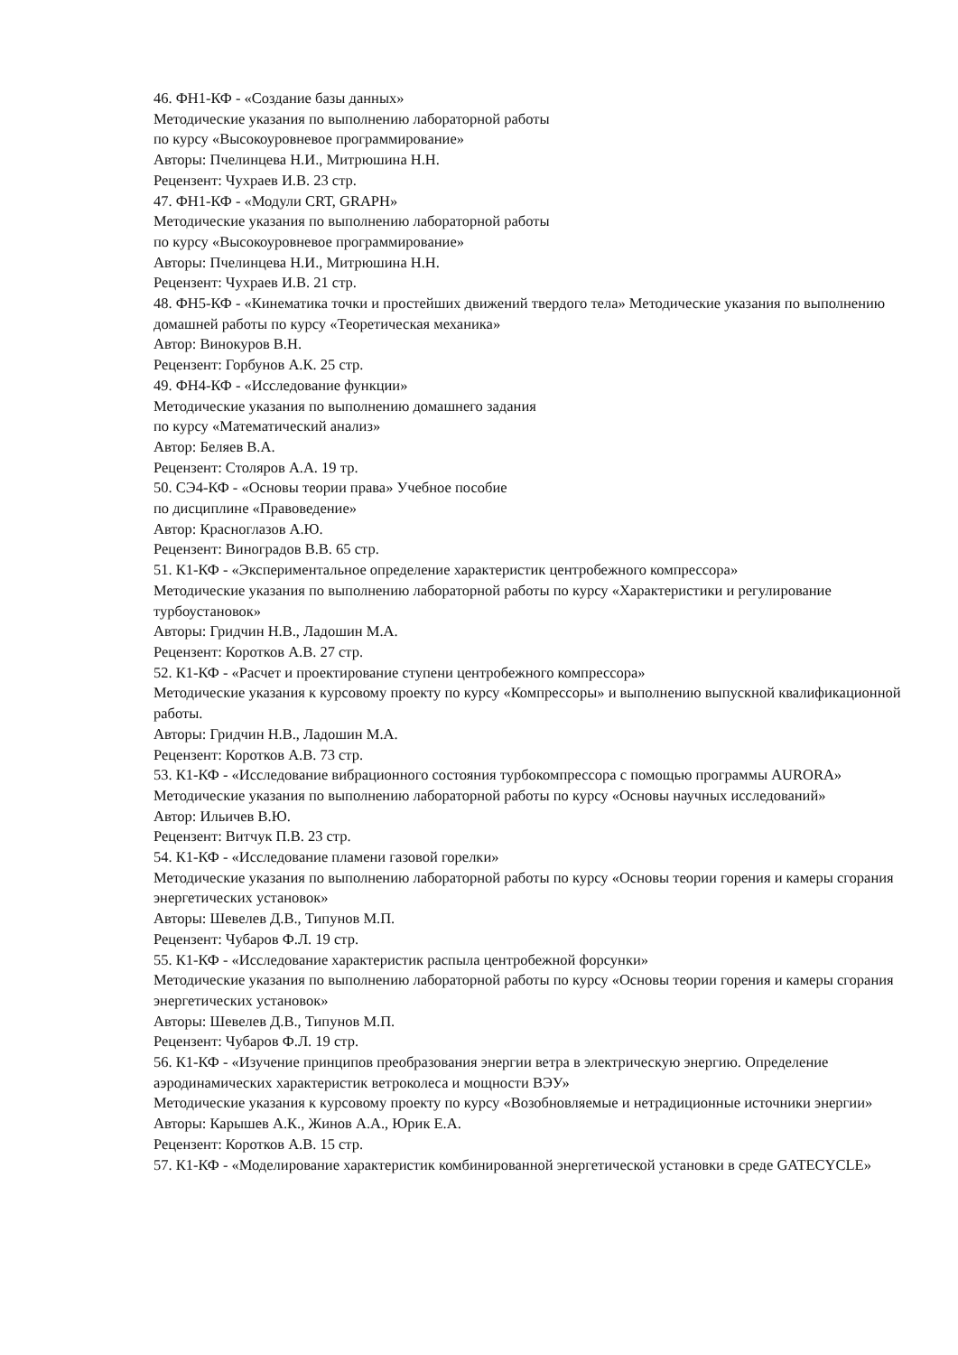46. ФН1-КФ - «Создание базы данных»
Методические указания по выполнению лабораторной работы
по курсу «Высокоуровневое программирование»
Авторы: Пчелинцева Н.И., Митрюшина Н.Н.
Рецензент: Чухраев И.В. 23 стр.
47. ФН1-КФ - «Модули CRT, GRAPH»
Методические указания по выполнению лабораторной работы
по курсу «Высокоуровневое программирование»
Авторы: Пчелинцева Н.И., Митрюшина Н.Н.
Рецензент: Чухраев И.В. 21 стр.
48. ФН5-КФ - «Кинематика точки и простейших движений твердого тела» Методические указания по выполнению домашней работы по курсу «Теоретическая механика»
Автор: Винокуров В.Н.
Рецензент: Горбунов А.К. 25 стр.
49. ФН4-КФ - «Исследование функции»
Методические указания по выполнению домашнего задания
по курсу «Математический анализ»
Автор: Беляев В.А.
Рецензент: Столяров А.А. 19 тр.
50. СЭ4-КФ - «Основы теории права» Учебное пособие
по дисциплине «Правоведение»
Автор: Красноглазов А.Ю.
Рецензент: Виноградов В.В. 65 стр.
51. К1-КФ - «Экспериментальное определение характеристик центробежного компрессора»
Методические указания по выполнению лабораторной работы по курсу «Характеристики и регулирование турбоустановок»
Авторы: Гридчин Н.В., Ладошин М.А.
Рецензент: Коротков А.В. 27 стр.
52. К1-КФ - «Расчет и проектирование ступени центробежного компрессора»
Методические указания к курсовому проекту по курсу «Компрессоры» и выполнению выпускной квалификационной работы.
Авторы: Гридчин Н.В., Ладошин М.А.
Рецензент: Коротков А.В. 73 стр.
53. К1-КФ - «Исследование вибрационного состояния турбокомпрессора с помощью программы AURORA»
Методические указания по выполнению лабораторной работы по курсу «Основы научных исследований»
Автор: Ильичев В.Ю.
Рецензент: Витчук П.В. 23 стр.
54. К1-КФ - «Исследование пламени газовой горелки»
Методические указания по выполнению лабораторной работы по курсу «Основы теории горения и камеры сгорания энергетических установок»
Авторы: Шевелев Д.В., Типунов М.П.
Рецензент: Чубаров Ф.Л. 19 стр.
55. К1-КФ - «Исследование характеристик распыла центробежной форсунки»
Методические указания по выполнению лабораторной работы по курсу «Основы теории горения и камеры сгорания энергетических установок»
Авторы: Шевелев Д.В., Типунов М.П.
Рецензент: Чубаров Ф.Л. 19 стр.
56. К1-КФ - «Изучение принципов преобразования энергии ветра в электрическую энергию. Определение аэродинамических характеристик ветроколеса и мощности ВЭУ»
Методические указания к курсовому проекту по курсу «Возобновляемые и нетрадиционные источники энергии»
Авторы: Карышев А.К., Жинов А.А., Юрик Е.А.
Рецензент: Коротков А.В. 15 стр.
57. К1-КФ - «Моделирование характеристик комбинированной энергетической установки в среде GATECYCLE»